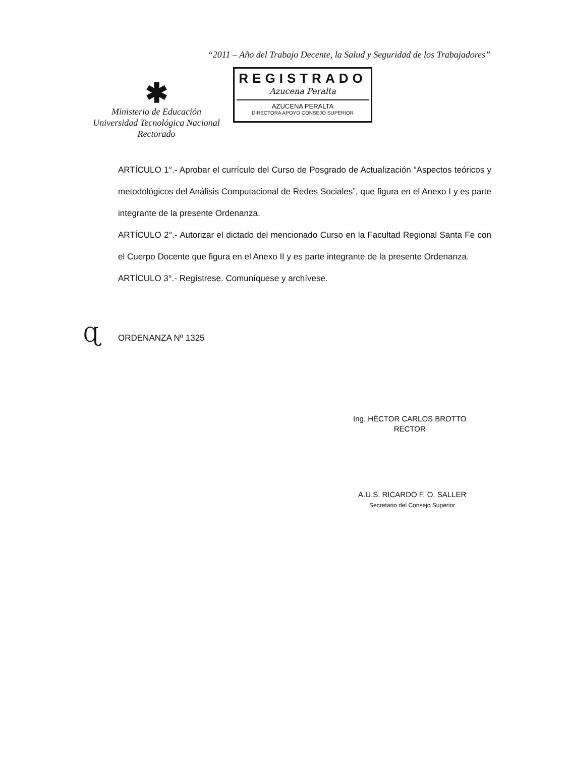“2011 – Año del Trabajo Decente, la Salud y Seguridad de los Trabajadores”
✱
Ministerio de Educación
Universidad Tecnológica Nacional
Rectorado
REGISTRADO
Azucena Peralta
AZUCENA PERALTA
DIRECTORA APOYO CONSEJO SUPERIOR
ARTÍCULO 1°.- Aprobar el currículo del Curso de Posgrado de Actualización “Aspectos teóricos y metodológicos del Análisis Computacional de Redes Sociales”, que figura en el Anexo I y es parte integrante de la presente Ordenanza.
ARTÍCULO 2°.- Autorizar el dictado del mencionado Curso en la Facultad Regional Santa Fe con el Cuerpo Docente que figura en el Anexo II y es parte integrante de la presente Ordenanza.
ARTÍCULO 3°.- Regístrese. Comuníquese y archívese.
Ɋ ORDENANZA Nº 1325
Ing. HÉCTOR CARLOS BROTTO
RECTOR
A.U.S. RICARDO F. O. SALLER
Secretario del Consejo Superior